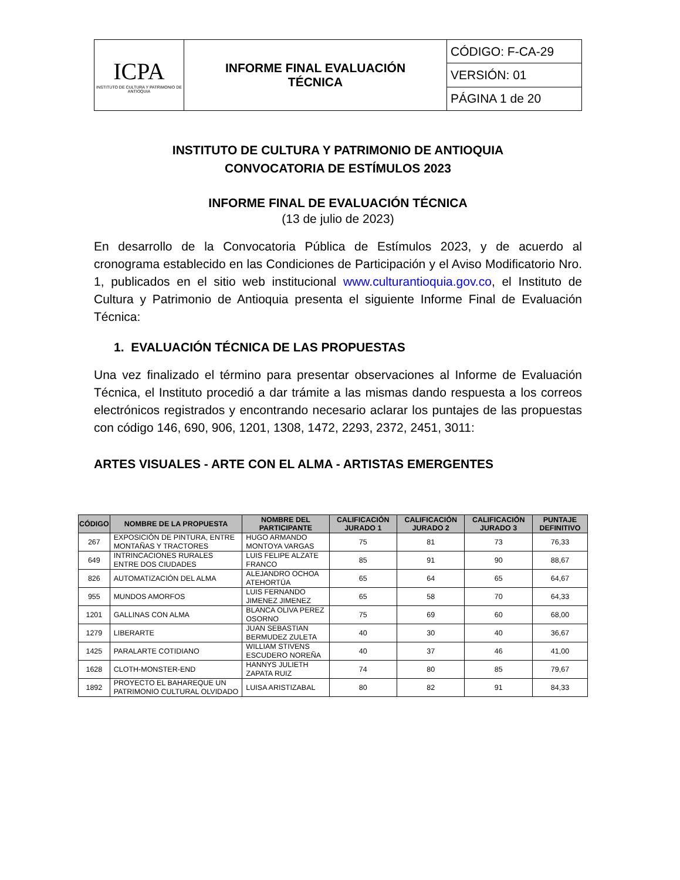| ICPA INSTITUTO DE CULTURA Y PATRIMONIO DE ANTIOQUIA | INFORME FINAL EVALUACIÓN TÉCNICA | CÓDIGO: F-CA-29 |
| | | VERSIÓN: 01 |
| | | PÁGINA 1 de 20 |
INSTITUTO DE CULTURA Y PATRIMONIO DE ANTIOQUIA
CONVOCATORIA DE ESTÍMULOS 2023
INFORME FINAL DE EVALUACIÓN TÉCNICA
(13 de julio de 2023)
En desarrollo de la Convocatoria Pública de Estímulos 2023, y de acuerdo al cronograma establecido en las Condiciones de Participación y el Aviso Modificatorio Nro. 1, publicados en el sitio web institucional www.culturantioquia.gov.co, el Instituto de Cultura y Patrimonio de Antioquia presenta el siguiente Informe Final de Evaluación Técnica:
1. EVALUACIÓN TÉCNICA DE LAS PROPUESTAS
Una vez finalizado el término para presentar observaciones al Informe de Evaluación Técnica, el Instituto procedió a dar trámite a las mismas dando respuesta a los correos electrónicos registrados y encontrando necesario aclarar los puntajes de las propuestas con código 146, 690, 906, 1201, 1308, 1472, 2293, 2372, 2451, 3011:
ARTES VISUALES - ARTE CON EL ALMA - ARTISTAS EMERGENTES
| CÓDIGO | NOMBRE DE LA PROPUESTA | NOMBRE DEL PARTICIPANTE | CALIFICACIÓN JURADO 1 | CALIFICACIÓN JURADO 2 | CALIFICACIÓN JURADO 3 | PUNTAJE DEFINITIVO |
| --- | --- | --- | --- | --- | --- | --- |
| 267 | EXPOSICIÓN DE PINTURA, ENTRE MONTAÑAS Y TRACTORES | HUGO ARMANDO MONTOYA VARGAS | 75 | 81 | 73 | 76,33 |
| 649 | INTRINCACIONES RURALES ENTRE DOS CIUDADES | LUIS FELIPE ALZATE FRANCO | 85 | 91 | 90 | 88,67 |
| 826 | AUTOMATIZACIÓN DEL ALMA | ALEJANDRO OCHOA ATEHORTÚA | 65 | 64 | 65 | 64,67 |
| 955 | MUNDOS AMORFOS | LUIS FERNANDO JIMENEZ JIMENEZ | 65 | 58 | 70 | 64,33 |
| 1201 | GALLINAS CON ALMA | BLANCA OLIVA PEREZ OSORNO | 75 | 69 | 60 | 68,00 |
| 1279 | LIBERARTE | JUAN SEBASTIAN BERMUDEZ ZULETA | 40 | 30 | 40 | 36,67 |
| 1425 | PARALARTE COTIDIANO | WILLIAM STIVENS ESCUDERO NOREÑA | 40 | 37 | 46 | 41,00 |
| 1628 | CLOTH-MONSTER-END | HANNYS JULIETH ZAPATA RUIZ | 74 | 80 | 85 | 79,67 |
| 1892 | PROYECTO EL BAHAREQUE UN PATRIMONIO CULTURAL OLVIDADO | LUISA ARISTIZABAL | 80 | 82 | 91 | 84,33 |